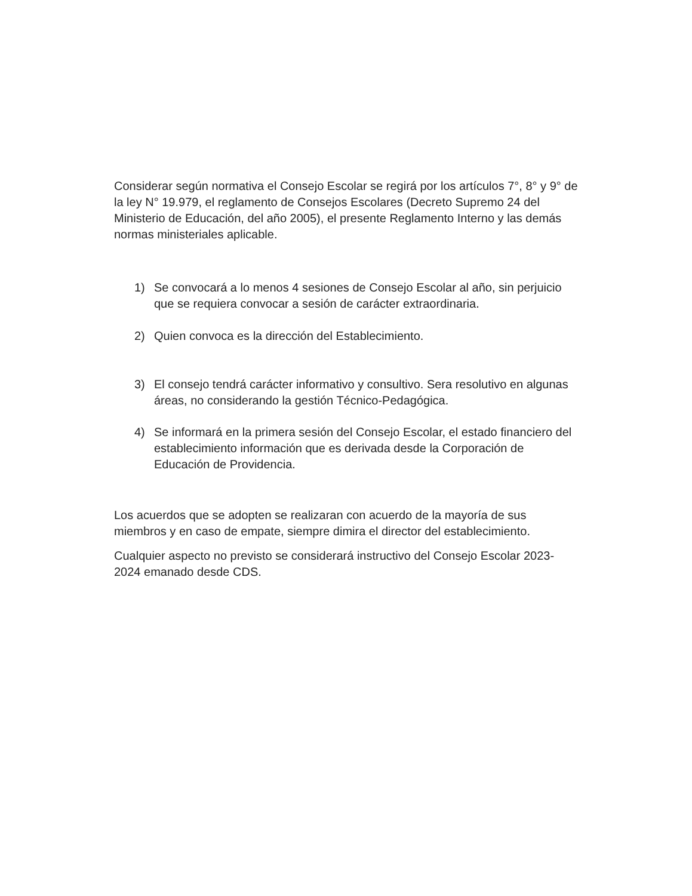Considerar según normativa el Consejo Escolar se regirá por los artículos 7°, 8° y 9° de la ley N° 19.979, el reglamento de Consejos Escolares (Decreto Supremo 24 del Ministerio de Educación, del año 2005), el presente Reglamento Interno y las demás normas ministeriales aplicable.
1) Se convocará a lo menos 4 sesiones de Consejo Escolar al año, sin perjuicio que se requiera convocar a sesión de carácter extraordinaria.
2) Quien convoca es la dirección del Establecimiento.
3) El consejo tendrá carácter informativo y consultivo. Sera resolutivo en algunas áreas, no considerando la gestión Técnico-Pedagógica.
4) Se informará en la primera sesión del Consejo Escolar, el estado financiero del establecimiento información que es derivada desde la Corporación de Educación de Providencia.
Los acuerdos que se adopten se realizaran con acuerdo de la mayoría de sus miembros y en caso de empate, siempre dimira el director del establecimiento.
Cualquier aspecto no previsto se considerará instructivo del Consejo Escolar 2023-2024 emanado desde CDS.